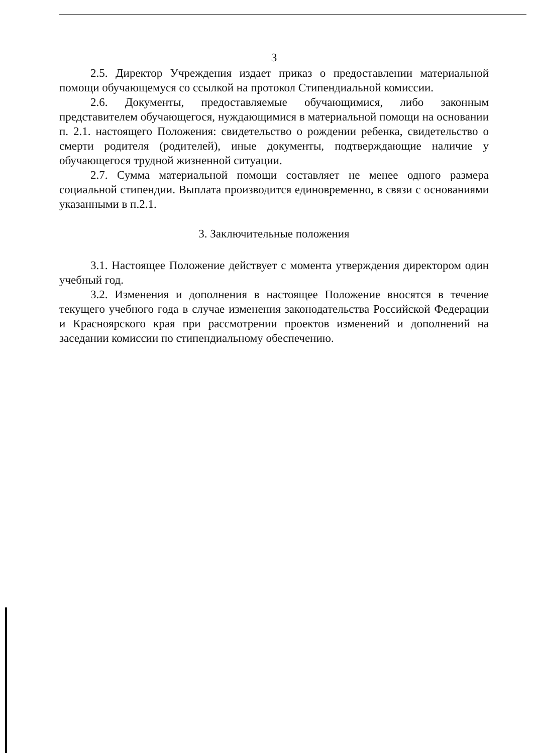3
2.5. Директор Учреждения издает приказ о предоставлении материальной помощи обучающемуся со ссылкой на протокол Стипендиальной комиссии.
2.6. Документы, предоставляемые обучающимися, либо законным представителем обучающегося, нуждающимися в материальной помощи на основании п. 2.1. настоящего Положения: свидетельство о рождении ребенка, свидетельство о смерти родителя (родителей), иные документы, подтверждающие наличие у обучающегося трудной жизненной ситуации.
2.7. Сумма материальной помощи составляет не менее одного размера социальной стипендии. Выплата производится единовременно, в связи с основаниями указанными в п.2.1.
3. Заключительные положения
3.1. Настоящее Положение действует с момента утверждения директором один учебный год.
3.2. Изменения и дополнения в настоящее Положение вносятся в течение текущего учебного года в случае изменения законодательства Российской Федерации и Красноярского края при рассмотрении проектов изменений и дополнений на заседании комиссии по стипендиальному обеспечению.